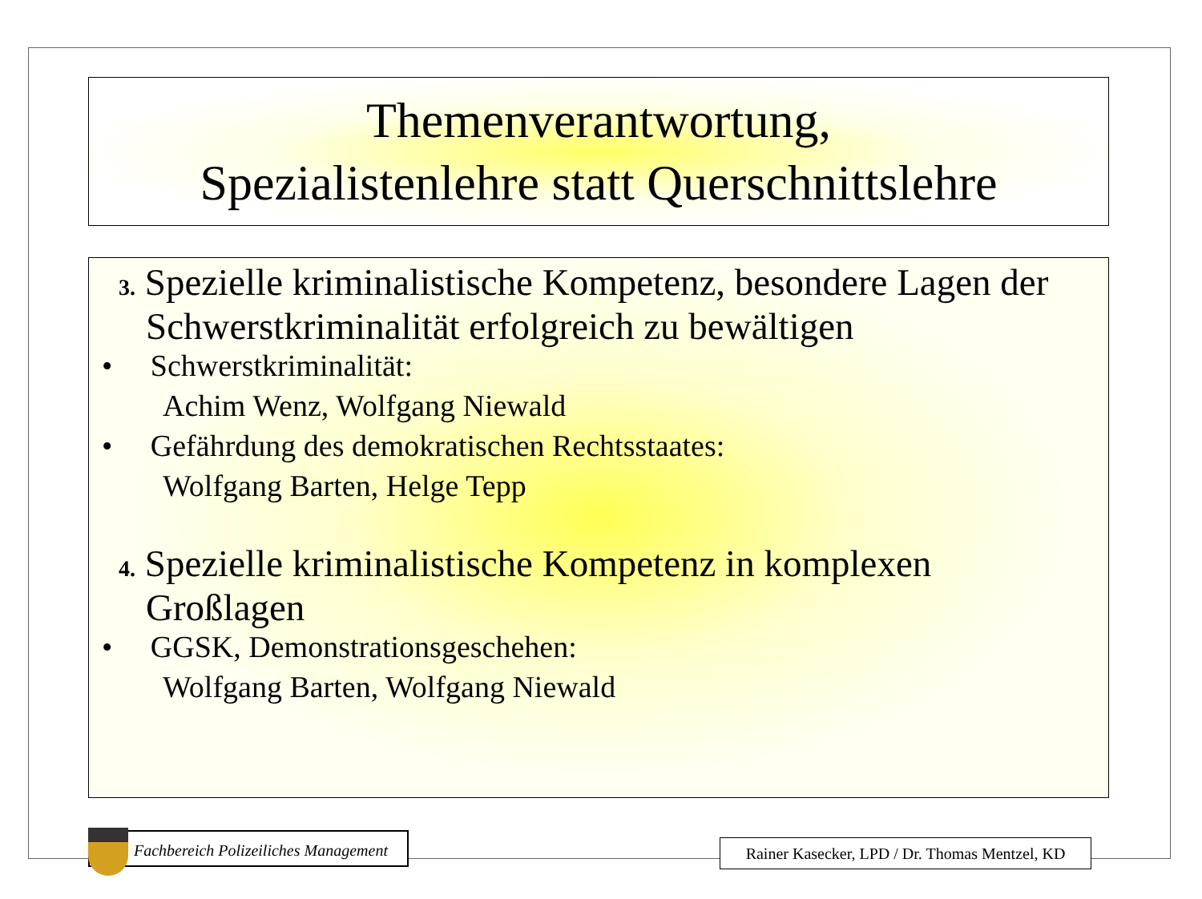Themenverantwortung,
Spezialistenlehre statt Querschnittslehre
3. Spezielle kriminalistische Kompetenz, besondere Lagen der Schwerstkriminalität erfolgreich zu bewältigen
• Schwerstkriminalität:
Achim Wenz, Wolfgang Niewald
• Gefährdung des demokratischen Rechtsstaates:
Wolfgang Barten, Helge Tepp
4. Spezielle kriminalistische Kompetenz in komplexen Großlagen
• GGSK, Demonstrationsgeschehen:
Wolfgang Barten, Wolfgang Niewald
Fachbereich Polizeiliches Management
Rainer Kasecker, LPD / Dr. Thomas Mentzel, KD